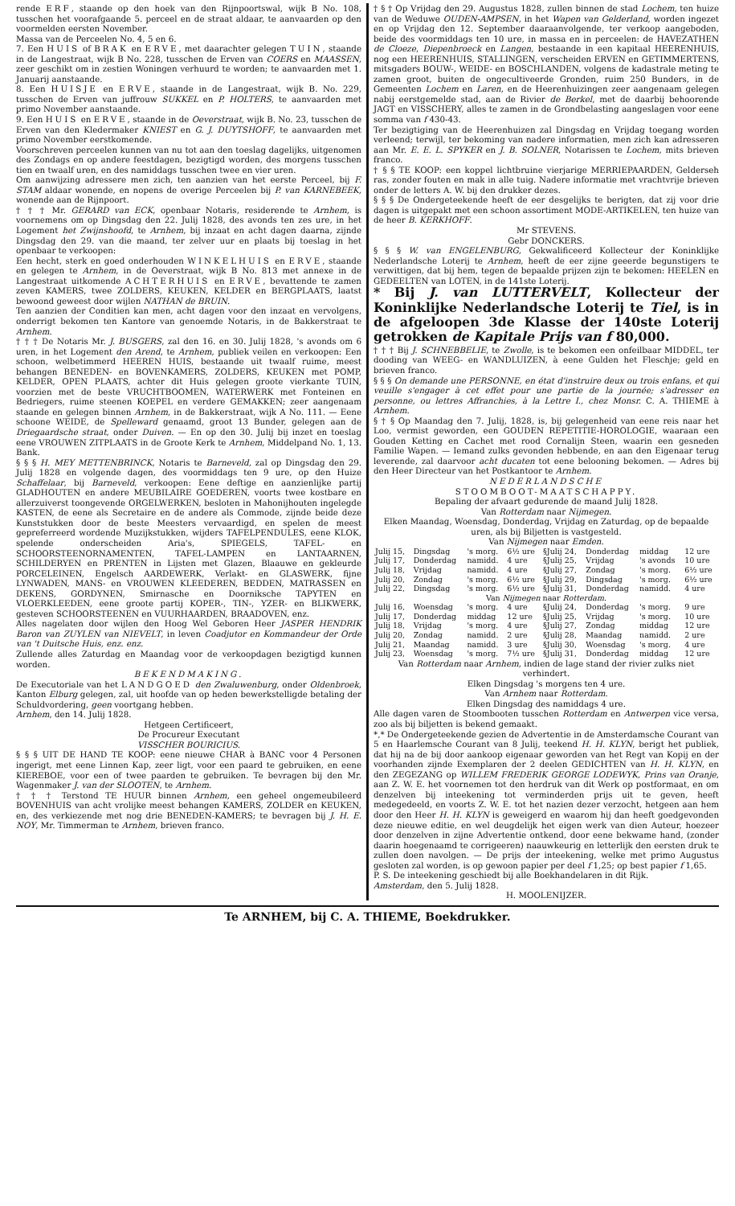rende ERF, staande op den hoek van den Rijnpoortswal, wijk B No. 108, tusschen het voorafgaande 5. perceel en de straat aldaar, te aanvaarden op den voormelden eersten November.
Massa van de Perceelen No. 4, 5 en 6.
7. Een HUIS of BRAK en ERVE, met daarachter gelegen TUIN, staande in de Langestraat, wijk B No. 228, tusschen de Erven van COERS en MAASSEN, zeer geschikt om in zestien Woningen verhuurd te worden; te aanvaarden met 1. Januarij aanstaande.
8. Een HUISJE en ERVE, staande in de Langestraat, wijk B. No. 229, tusschen de Erven van juffrouw SUKKEL en P. HOLTERS, te aanvaarden met primo November aanstaande.
9. Een HUIS en ERVE, staande in de Oeverstraat, wijk B. No. 23, tusschen de Erven van den Kledermaker KNIEST en G. J. DUYTSHOFF, te aanvaarden met primo November eerstkomende.
Voorschreven perceelen kunnen van nu tot aan den toeslag dagelijks, uitgenomen des Zondags en op andere feestdagen, bezigtigd worden, des morgens tusschen tien en twaalf uren, en des namiddags tusschen twee en vier uren.
Om aanwijzing adressere men zich, ten aanzien van het eerste Perceel, bij F. STAM aldaar wonende, en nopens de overige Perceelen bij P. van KARNEBEEK, wonende aan de Rijnpoort.
† † † Mr. GERARD van ECK, openbaar Notaris, residerende te Arnhem, is voornemens om op Dingsdag den 22. Julij 1828, des avonds ten zes ure, in het Logement het Zwijnshoofd, te Arnhem, bij inzaat en acht dagen daarna, zijnde Dingsdag den 29. van die maand, ter zelver uur en plaats bij toeslag in het openbaar te verkoopen:
Een hecht, sterk en goed onderhouden WINKELHUIS en ERVE, staande en gelegen te Arnhem, in de Oeverstraat, wijk B No. 813 met annexe in de Langestraat uitkomende ACHTERHUIS en ERVE, bevattende te zamen zeven KAMERS, twee ZOLDERS, KEUKEN, KELDER en BERGPLAATS, laatst bewoond geweest door wijlen NATHAN de BRUIN.
Ten aanzien der Conditien kan men, acht dagen voor den inzaat en vervolgens, onderrigt bekomen ten Kantore van genoemde Notaris, in de Bakkerstraat te Arnhem.
† † † De Notaris Mr. J. BUSGERS, zal den 16. en 30. Julij 1828, 's avonds om 6 uren, in het Logement den Arend, te Arnhem, publiek veilen en verkoopen: Een schoon, welbetimmerd HEEREN HUIS, bestaande uit twaalf ruime, meest behangen BENEDEN- en BOVENKAMERS, ZOLDERS, KEUKEN met POMP, KELDER, OPEN PLAATS, achter dit Huis gelegen groote vierkante TUIN, voorzien met de beste VRUCHTBOOMEN, WATERWERK met Fonteinen en Bedriegers, ruime steenen KOEPEL en verdere GEMAKKEN; zeer aangenaam staande en gelegen binnen Arnhem, in de Bakkerstraat, wijk A No. 111. — Eene schoone WEIDE, de Spelleward genaamd, groot 13 Bunder, gelegen aan de Driegaardsche straat, onder Duiven. — En op den 30. Julij bij inzet en toeslag eene VROUWEN ZITPLAATS in de Groote Kerk te Arnhem, Middelpand No. 1, 13. Bank.
§ § § H. MEY METTENBRINCK, Notaris te Barneveld, zal op Dingsdag den 29. Julij 1828 en volgende dagen, des voormiddags ten 9 ure, op den Huize Schaffelaar, bij Barneveld, verkoopen: Eene deftige en aanzienlijke partij GLADHOUTEN en andere MEUBILAIRE GOEDEREN, voorts twee kostbare en allerzuiverst toongevende ORGELWERKEN, besloten in Mahonijhouten ingelegde KASTEN, de eene als Secretaire en de andere als Commode, zijnde beide deze Kunststukken door de beste Meesters vervaardigd, en spelen de meest gepreferreerd wordende Muzijkstukken, wijders TAFELPENDULES, eene KLOK, spelende onderscheiden Aria's, SPIEGELS, TAFEL- en SCHOORSTEENORNAMENTEN, TAFEL-LAMPEN en LANTAARNEN, SCHILDERYEN en PRENTEN in Lijsten met Glazen, Blaauwe en gekleurde PORCELEINEN, Engelsch AARDEWERK, Verlakt- en GLASWERK, fijne LYNWADEN, MANS- en VROUWEN KLEEDEREN, BEDDEN, MATRASSEN en DEKENS, GORDYNEN, Smirnasche en Doorniksche TAPYTEN en VLOERKLEEDEN, eene groote partij KOPER-, TIN-, YZER- en BLIKWERK, gesteven SCHOORSTEENEN en VUURHAARDEN, BRAADOVEN, enz.
Alles nagelaten door wijlen den Hoog Wel Geboren Heer JASPER HENDRIK Baron van ZUYLEN van NIEVELT, in leven Coadjutor en Kommandeur der Orde van 't Duitsche Huis, enz. enz.
Zullende alles Zaturdag en Maandag voor de verkoopdagen bezigtigd kunnen worden.
BEKENDMAKING.
De Executoriale van het LANDGOED den Zwaluwenburg, onder Oldenbroek, Kanton Elburg gelegen, zal, uit hoofde van op heden bewerkstelligde betaling der Schuldvordering, geen voortgang hebben.
Arnhem, den 14. Julij 1828.
Hetgeen Certificeert,
De Procureur Executant
VISSCHER BOURICIUS.
§ § § UIT DE HAND TE KOOP: eene nieuwe CHAR à BANC voor 4 Personen ingerigt, met eene Linnen Kap, zeer ligt, voor een paard te gebruiken, en eene KIEREBOE, voor een of twee paarden te gebruiken. Te bevragen bij den Mr. Wagenmaker J. van der SLOOTEN, te Arnhem.
† † † Terstond TE HUUR binnen Arnhem, een geheel ongemeubileerd BOVENHUIS van acht vrolijke meest behangen KAMERS, ZOLDER en KEUKEN, en, des verkiezende met nog drie BENEDEN-KAMERS; te bevragen bij J. H. E. NOY, Mr. Timmerman te Arnhem, brieven franco.
† § † Op Vrijdag den 29. Augustus 1828, zullen binnen de stad Lochem, ten huize van de Weduwe OUDEN-AMPSEN, in het Wapen van Gelderland, worden ingezet en op Vrijdag den 12. September daaraanvolgende, ter verkoop aangeboden, beide des voormiddags ten 10 ure, in massa en in perceelen: de HAVEZATHEN de Cloeze, Diepenbroeck en Langen, bestaande in een kapitaal HEERENHUIS, nog een HEERENHUIS, STALLINGEN, verscheiden ERVEN en GETIMMERTENS, mitsgaders BOUW-, WEIDE- en BOSCHLANDEN, volgens de kadastrale meting te zamen groot, buiten de ongecultiveerde Gronden, ruim 250 Bunders, in de Gemeenten Lochem en Laren, en de Heerenhuizingen zeer aangenaam gelegen nabij eerstgemelde stad, aan de Rivier de Berkel, met de daarbij behoorende JAGT en VISSCHERY, alles te zamen in de Grondbelasting aangeslagen voor eene somma van f 430-43.
Ter bezigtiging van de Heerenhuizen zal Dingsdag en Vrijdag toegang worden verleend; terwijl, ter bekoming van nadere informatien, men zich kan adresseren aan Mr. E. E. L. SPYKER en J. B. SOLNER, Notarissen te Lochem, mits brieven franco.
† § § TE KOOP: een koppel lichtbruine vierjarige MERRIEPAARDEN, Gelderseh ras, zonder fouten en mak in alle tuig. Nadere informatie met vrachtvrije brieven onder de letters A. W. bij den drukker dezes.
§ § § De Ondergeteekende heeft de eer desgelijks te berigten, dat zij voor drie dagen is uitgepakt met een schoon assortiment MODE-ARTIKELEN, ten huize van de heer B. KERKHOFF.
Mr STEVENS.
Gebr DONCKERS.
§ § § W. van ENGELENBURG, Gekwalificeerd Kollecteur der Koninklijke Nederlandsche Loterij te Arnhem, heeft de eer zijne geeerde begunstigers te verwittigen, dat bij hem, tegen de bepaalde prijzen zijn te bekomen: HEELEN en GEDEELTEN van LOTEN, in de 141ste Loterij.
* Bij J. van LUTTERVELT, Kollecteur der Koninklijke Nederlandsche Loterij te Tiel, is in de afgeloopen 3de Klasse der 140ste Loterij getrokken de Kapitale Prijs van f 80,000.
† † † Bij J. SCHNEBBELIE, te Zwolle, is te bekomen een onfeilbaar MIDDEL, ter dooding van WEEG- en WANDLUIZEN, à eene Gulden het Fleschje; geld en brieven franco.
§ § § On demande une PERSONNE, en état d'instruire deux ou trois enfans, et qui veuille s'engager à cet effet pour une partie de la journée; s'adresser en personne, ou lettres Affranchies, à la Lettre I., chez Monsr. C. A. THIEME à Arnhem.
§ † § Op Maandag den 7. Julij, 1828, is, bij gelegenheid van eene reis naar het Loo, vermist geworden, een GOUDEN REPETITIE-HOROLOGIE, waaraan een Gouden Ketting en Cachet met rood Cornalijn Steen, waarin een gesneden Familie Wapen. — Iemand zulks gevonden hebbende, en aan den Eigenaar terug leverende, zal daarvoor acht ducaten tot eene belooning bekomen. — Adres bij den Heer Directeur van het Postkantoor te Arnhem.
NEDERLANDSCHE
STOOMBOOT-MAATSCHAPPY.
Bepaling der afvaart gedurende de maand Julij 1828.
Van Rotterdam naar Nijmegen.
Elken Maandag, Woensdag, Donderdag, Vrijdag en Zaturdag, op de bepaalde uren, als bij Biljetten is vastgesteld.
Van Nijmegen naar Emden.
| Julij 15, | Dingsdag | 's morg. | 6½ ure | §Julij 24, | Donderdag | middag | 12 ure |
| Julij 17, | Donderdag | namidd. | 4 ure | §Julij 25, | Vrijdag | 's avonds | 10 ure |
| Julij 18, | Vrijdag | namidd. | 4 ure | §Julij 27, | Zondag | 's morg. | 6½ ure |
| Julij 20, | Zondag | 's morg. | 6½ ure | §Julij 29, | Dingsdag | 's morg. | 6½ ure |
| Julij 22, | Dingsdag | 's morg. | 6½ ure | §Julij 31, | Donderdag | namidd. | 4 ure |
| Van Nijmegen naar Rotterdam . | | | | | | | |
| Julij 16, | Woensdag | 's morg. | 4 ure | §Julij 24, | Donderdag | 's morg. | 9 ure |
| Julij 17, | Donderdag | middag | 12 ure | §Julij 25, | Vrijdag | 's morg. | 10 ure |
| Julij 18, | Vrijdag | 's morg. | 4 ure | §Julij 27, | Zondag | middag | 12 ure |
| Julij 20, | Zondag | namidd. | 2 ure | §Julij 28, | Maandag | namidd. | 2 ure |
| Julij 21, | Maandag | namidd. | 3 ure | §Julij 30, | Woensdag | 's morg. | 4 ure |
| Julij 23, | Woensdag | 's morg. | 7½ ure | §Julij 31, | Donderdag | middag | 12 ure |
Van Rotterdam naar Arnhem, indien de lage stand der rivier zulks niet verhindert.
Elken Dingsdag 's morgens ten 4 ure.
Van Arnhem naar Rotterdam.
Elken Dingsdag des namiddags 4 ure.
Alle dagen varen de Stoombooten tusschen Rotterdam en Antwerpen vice versa, zoo als bij biljetten is bekend gemaakt.
*,* De Ondergeteekende gezien de Advertentie in de Amsterdamsche Courant van 5 en Haarlemsche Courant van 8 Julij, teekend H. H. KLYN, berigt het publiek, dat hij na de bij door aankoop eigenaar geworden van het Regt van Kopij en der voorhanden zijnde Exemplaren der 2 deelen GEDICHTEN van H. H. KLYN, en den ZEGEZANG op WILLEM FREDERIK GEORGE LODEWYK, Prins van Oranje, aan Z. W. E. het voornemen tot den herdruk van dit Werk op postformaat, en om denzelven bij inteekening tot verminderden prijs uit te geven, heeft medegedeeld, en voorts Z. W. E. tot het nazien dezer verzocht, hetgeen aan hem door den Heer H. H. KLYN is geweigerd en waarom hij dan heeft goedgevonden deze nieuwe editie, en wel deugdelijk het eigen werk van dien Auteur, hoezeer door denzelven in zijne Advertentie ontkend, door eene bekwame hand, (zonder daarin hoegenaamd te corrigeeren) naauwkeurig en letterlijk den eersten druk te zullen doen navolgen. — De prijs der inteekening, welke met primo Augustus gesloten zal worden, is op gewoon papier per deel f 1,25; op best papier f 1,65.
P. S. De inteekening geschiedt bij alle Boekhandelaren in dit Rijk.
Amsterdam, den 5. Julij 1828.
H. MOOLENIJZER.
Te ARNHEM, bij C. A. THIEME, Boekdrukker.